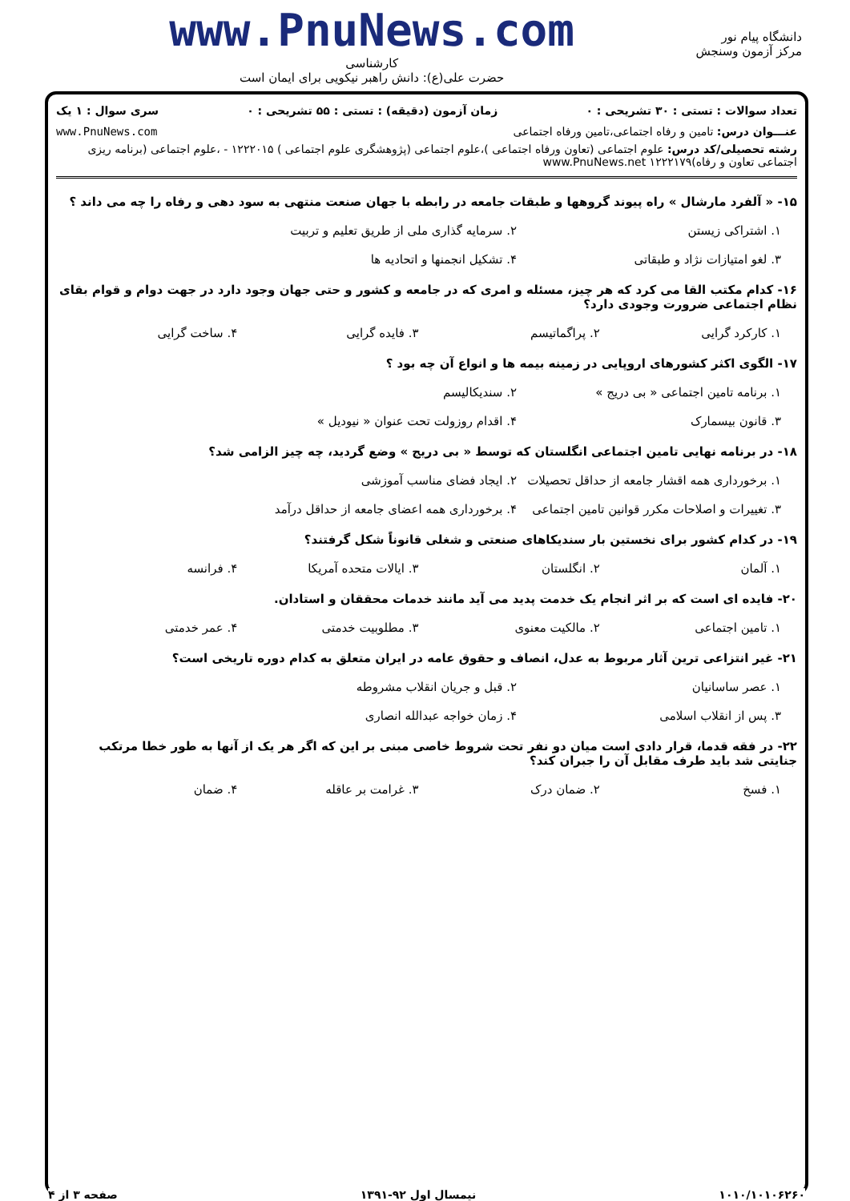دانشگاه پیام نور
مرکز آزمون وسنجش
www.PnuNews.com
کارشناسی
حضرت علی(ع): دانش راهبر نیکویی برای ایمان است
تعداد سوالات : تستی : ۳۰ تشریحی : ۰ زمان آزمون (دقیقه) : تستی : ۵۵ تشریحی : ۰ سری سوال : ۱ یک
عنـــوان درس: تامین و رفاه اجتماعی،تامین ورفاه اجتماعی www.PnuNews.com
رشته تحصیلی/کد درس: علوم اجتماعی (تعاون ورفاه اجتماعی )،علوم اجتماعی (پژوهشگری علوم اجتماعی ) ۱۲۲۲۰۱۵ - ،علوم اجتماعی (برنامه ریزی اجتماعی تعاون و رفاه)۱۲۲۲۱۷۹ www.PnuNews.net
۱۵- « آلفرد مارشال » راه پیوند گروهها و طبقات جامعه در رابطه با جهان صنعت منتهی به سود دهی و رفاه را چه می داند ؟
۱. اشتراکی زیستن ۲. سرمایه گذاری ملی از طریق تعلیم و تربیت
۳. لغو امتیازات نژاد و طبقاتی ۴. تشکیل انجمنها و اتحادیه ها
۱۶- کدام مکتب القا می کرد که هر چیز، مسئله و امری که در جامعه و کشور و حتی جهان وجود دارد در جهت دوام و قوام بقای نظام اجتماعی ضرورت وجودی دارد؟
۱. کارکرد گرایی ۲. پراگماتیسم ۳. فایده گرایی ۴. ساخت گرایی
۱۷- الگوی اکثر کشورهای اروپایی در زمینه بیمه ها و انواع آن چه بود ؟
۱. برنامه تامین اجتماعی « بی دریج » ۲. سندیکالیسم
۳. قانون بیسمارک ۴. اقدام روزولت تحت عنوان « نیودیل »
۱۸- در برنامه نهایی تامین اجتماعی انگلستان که توسط « بی دریج » وضع گردید، چه چیز الزامی شد؟
۱. برخورداری همه اقشار جامعه از حداقل تحصیلات ۲. ایجاد فضای مناسب آموزشی
۳. تغییرات و اصلاحات مکرر قوانین تامین اجتماعی ۴. برخورداری همه اعضای جامعه از حداقل درآمد
۱۹- در کدام کشور برای نخستین بار سندیکاهای صنعتی و شغلی قانوناً شکل گرفتند؟
۱. آلمان ۲. انگلستان ۳. ایالات متحده آمریکا ۴. فرانسه
۲۰- فایده ای است که بر اثر انجام یک خدمت پدید می آید مانند خدمات محققان و استادان.
۱. تامین اجتماعی ۲. مالکیت معنوی ۳. مطلوبیت خدمتی ۴. عمر خدمتی
۲۱- غیر انتزاعی ترین آثار مربوط به عدل، انصاف و حقوق عامه در ایران متعلق به کدام دوره تاریخی است؟
۱. عصر ساسانیان ۲. قبل و جریان انقلاب مشروطه
۳. پس از انقلاب اسلامی ۴. زمان خواجه عبدالله انصاری
۲۲- در فقه قدما، قرار دادی است میان دو نفر تحت شروط خاصی مبنی بر این که اگر هر یک از آنها به طور خطا مرتکب جنایتی شد باید طرف مقابل آن را جبران کند؟
۱. فسخ ۲. ضمان درک ۳. غرامت بر عاقله ۴. ضمان
۱۰۱۰/۱۰۱۰۶۲۶۰ نیمسال اول ۹۲-۱۳۹۱ صفحه ۳ از ۴